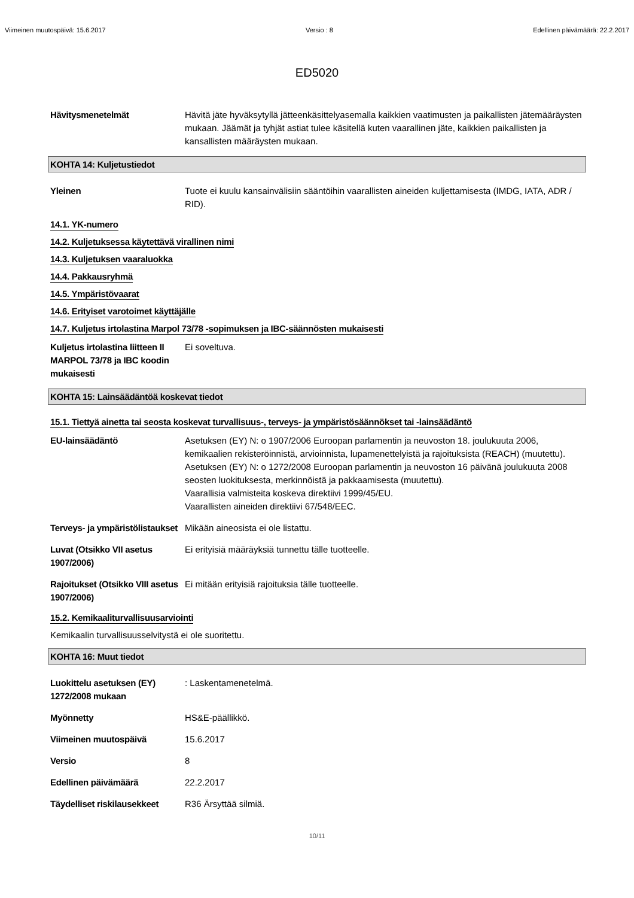Viimeinen muutospäivä: 15.6.2017 Versio : 8 Edellinen päivämäärä: 22.2.2017
ED5020
Hävitysmenetelmät Hävitä jäte hyväksytyllä jätteenkäsittelyasemalla kaikkien vaatimusten ja paikallisten jätemääräysten mukaan. Jäämät ja tyhjät astiat tulee käsitellä kuten vaarallinen jäte, kaikkien paikallisten ja kansallisten määräysten mukaan.
KOHTA 14: Kuljetustiedot
Yleinen Tuote ei kuulu kansainvälisiin sääntöihin vaarallisten aineiden kuljettamisesta (IMDG, IATA, ADR / RID).
14.1. YK-numero
14.2. Kuljetuksessa käytettävä virallinen nimi
14.3. Kuljetuksen vaaraluokka
14.4. Pakkausryhmä
14.5. Ympäristövaarat
14.6. Erityiset varotoimet käyttäjälle
14.7. Kuljetus irtolastina Marpol 73/78 -sopimuksen ja IBC-säännösten mukaisesti
Kuljetus irtolastina liitteen II MARPOL 73/78 ja IBC koodin mukaisesti
Ei soveltuva.
KOHTA 15: Lainsäädäntöä koskevat tiedot
15.1. Tiettyä ainetta tai seosta koskevat turvallisuus-, terveys- ja ympäristösäännökset tai -lainsäädäntö
EU-lainsäädäntö Asetuksen (EY) N: o 1907/2006 Euroopan parlamentin ja neuvoston 18. joulukuuta 2006, kemikaalien rekisteröinnistä, arvioinnista, lupamenettelyistä ja rajoituksista (REACH) (muutettu).
Asetuksen (EY) N: o 1272/2008 Euroopan parlamentin ja neuvoston 16 päivänä joulukuuta 2008 seosten luokituksesta, merkinnöistä ja pakkaamisesta (muutettu).
Vaarallisia valmisteita koskeva direktiivi 1999/45/EU.
Vaarallisten aineiden direktiivi 67/548/EEC.
Terveys- ja ympäristölistaukset
Mikään aineosista ei ole listattu.
Luvat (Otsikko VII asetus 1907/2006)
Ei erityisiä määräyksiä tunnettu tälle tuotteelle.
Rajoitukset (Otsikko VIII asetus 1907/2006)
Ei mitään erityisiä rajoituksia tälle tuotteelle.
15.2. Kemikaaliturvallisuusarviointi
Kemikaalin turvallisuusselvitystä ei ole suoritettu.
KOHTA 16: Muut tiedot
Luokittelu asetuksen (EY) 1272/2008 mukaan
: Laskentamenetelmä.
Myönnetty HS&E-päällikkö.
Viimeinen muutospäivä 15.6.2017
Versio 8
Edellinen päivämäärä 22.2.2017
Täydelliset riskilausekkeet
R36 Ärsyttää silmiä.
10/11